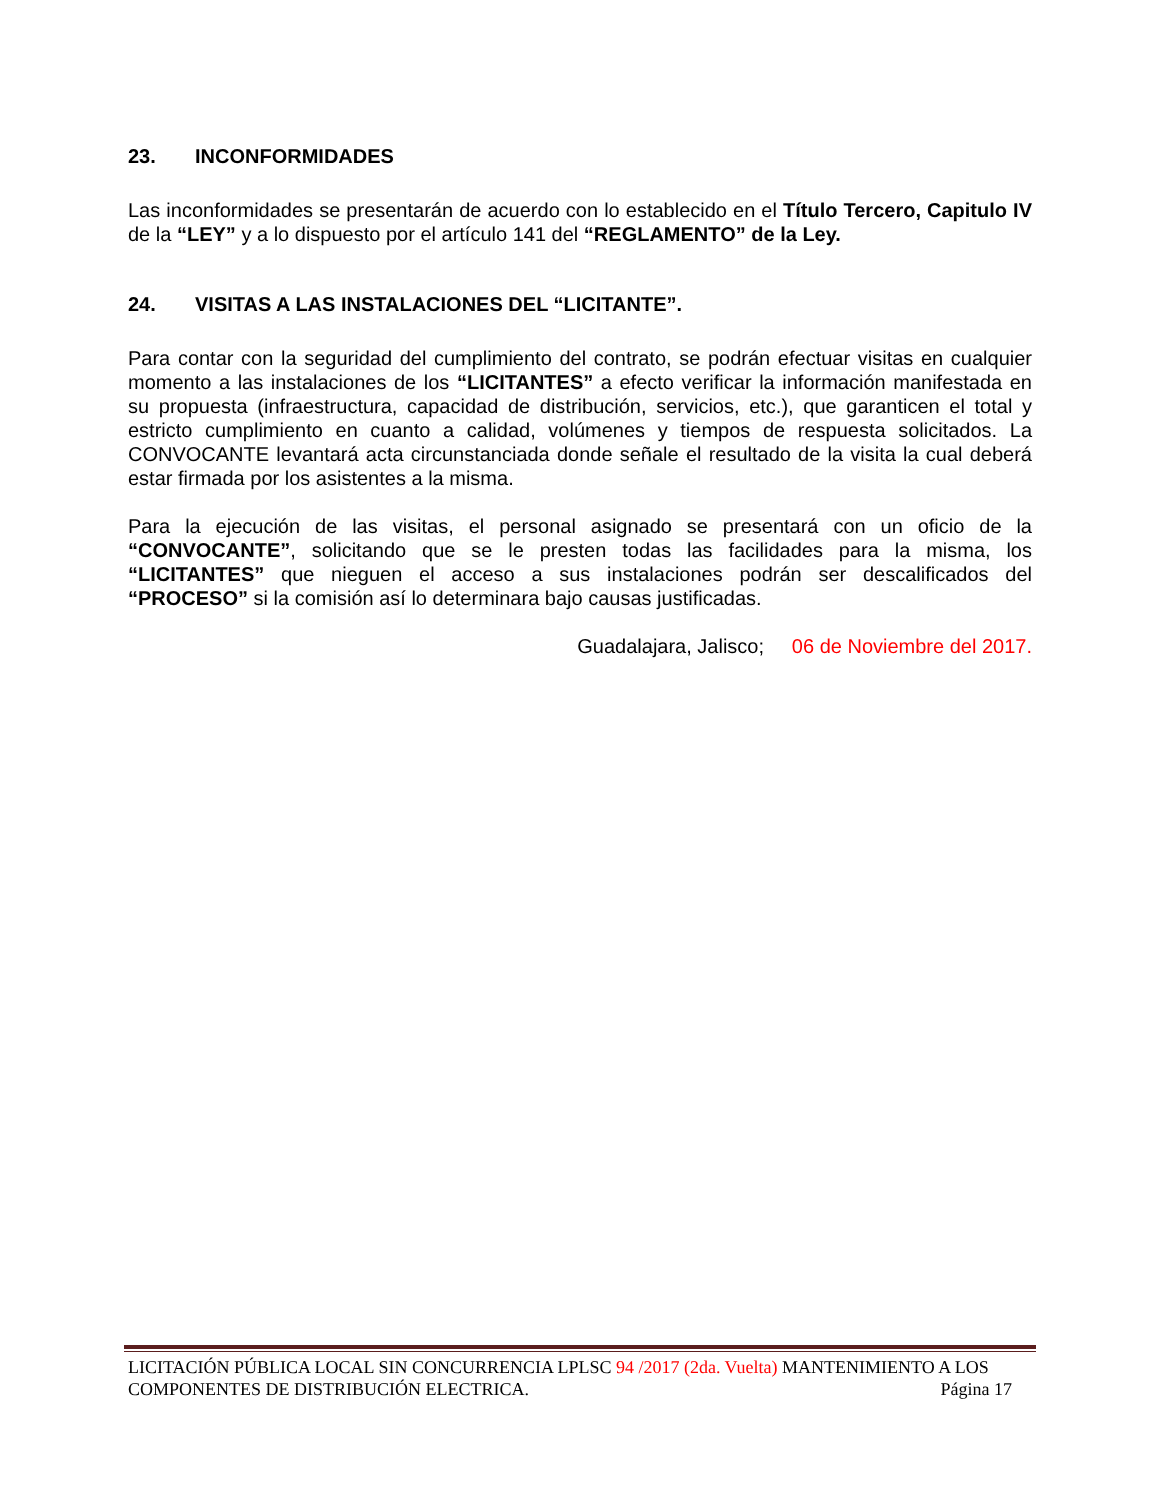23. INCONFORMIDADES
Las inconformidades se presentarán de acuerdo con lo establecido en el Título Tercero, Capitulo IV de la “LEY” y a lo dispuesto por el artículo 141 del “REGLAMENTO” de la Ley.
24. VISITAS A LAS INSTALACIONES DEL “LICITANTE”.
Para contar con la seguridad del cumplimiento del contrato, se podrán efectuar visitas en cualquier momento a las instalaciones de los “LICITANTES” a efecto verificar la información manifestada en su propuesta (infraestructura, capacidad de distribución, servicios, etc.), que garanticen el total y estricto cumplimiento en cuanto a calidad, volúmenes y tiempos de respuesta solicitados. La CONVOCANTE levantará acta circunstanciada donde señale el resultado de la visita la cual deberá estar firmada por los asistentes a la misma.
Para la ejecución de las visitas, el personal asignado se presentará con un oficio de la “CONVOCANTE”, solicitando que se le presten todas las facilidades para la misma, los “LICITANTES” que nieguen el acceso a sus instalaciones podrán ser descalificados del “PROCESO” si la comisión así lo determinara bajo causas justificadas.
Guadalajara, Jalisco; 06 de Noviembre del 2017.
LICITACIÓN PÚBLICA LOCAL SIN CONCURRENCIA LPLSC 94 /2017 (2da. Vuelta) MANTENIMIENTO A LOS COMPONENTES DE DISTRIBUCIÓN ELECTRICA. Página 17